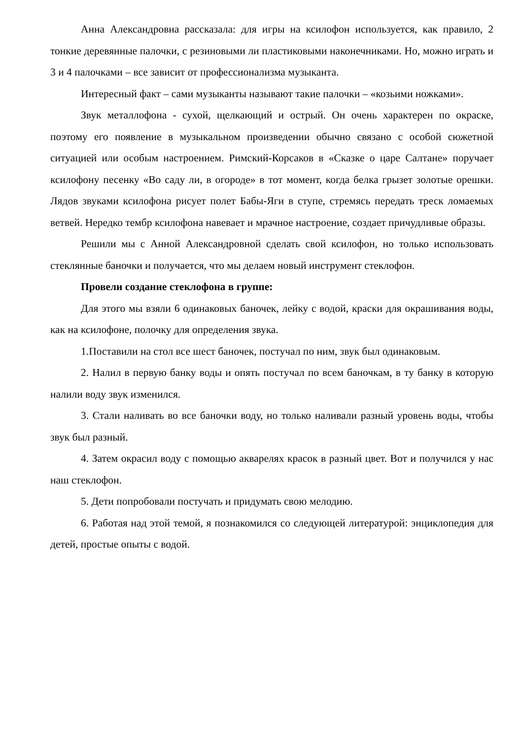Анна Александровна рассказала: для игры на ксилофон используется, как правило, 2 тонкие деревянные палочки, с резиновыми ли пластиковыми наконечниками. Но, можно играть и 3 и 4 палочками – все зависит от профессионализма музыканта.
Интересный факт – сами музыканты называют такие палочки – «козьими ножками».
Звук металлофона - сухой, щелкающий и острый. Он очень характерен по окраске, поэтому его появление в музыкальном произведении обычно связано с особой сюжетной ситуацией или особым настроением. Римский-Корсаков в «Сказке о царе Салтане» поручает ксилофону песенку «Во саду ли, в огороде» в тот момент, когда белка грызет золотые орешки. Лядов звуками ксилофона рисует полет Бабы-Яги в ступе, стремясь передать треск ломаемых ветвей. Нередко тембр ксилофона навевает и мрачное настроение, создает причудливые образы.
Решили мы с Анной Александровной сделать свой ксилофон, но только использовать стеклянные баночки и получается, что мы делаем новый инструмент стеклофон.
Провели создание стеклофона в группе:
Для этого мы взяли 6 одинаковых баночек, лейку с водой, краски для окрашивания воды, как на ксилофоне, полочку для определения звука.
1.Поставили на стол все шест баночек, постучал по ним, звук был одинаковым.
2. Налил в первую банку воды и опять постучал по всем баночкам, в ту банку в которую налили воду звук изменился.
3. Стали наливать во все баночки воду, но только наливали разный уровень воды, чтобы звук был разный.
4. Затем окрасил воду с помощью акварелях красок в разный цвет. Вот и получился у нас наш стеклофон.
5. Дети попробовали постучать и придумать свою мелодию.
6. Работая над этой темой, я познакомился со следующей литературой: энциклопедия для детей, простые опыты с водой.